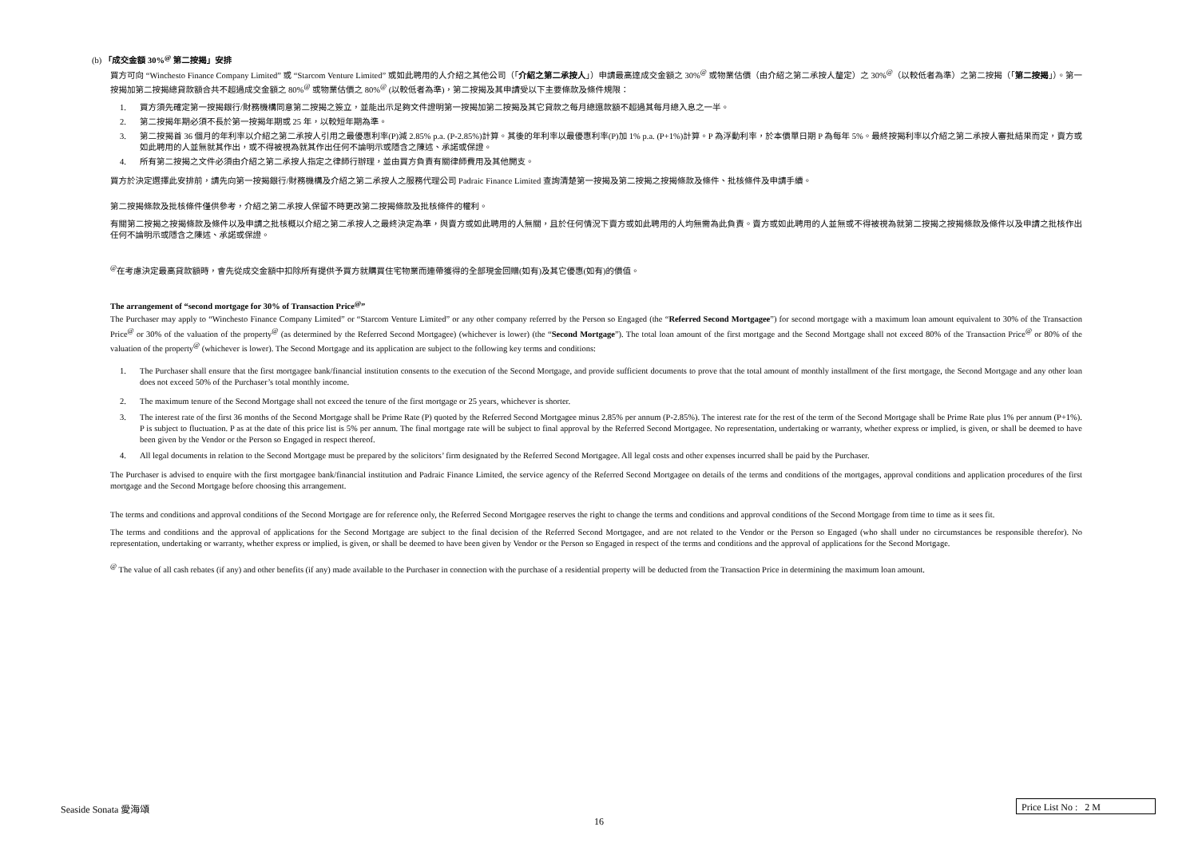(b) 「成交金額 30%<sup>@</sup> 第二按揭」安排
買方可向 “Winchesto Finance Company Limited” 或 “Starcom Venture Limited” 或如此聘用的人介紹之其他公司（「介紹之第二承按人」）申請最高達成交金額之 30%<sup>@</sup> 或物業估價（由介紹之第二承按人釐定）之 30%<sup>@</sup>（以較低者為準）之第二按揭（「第二按揭」）。第一按揭加第二按揭總貸款額合共不超過成交金額之 80%<sup>@</sup> 或物業估價之 80%<sup>@</sup> (以較低者為準)，第二按揭及其申請受以下主要條款及條件規限：
1. 買方須先確定第一按揭銀行/財務機構同意第二按揭之簽立，並能出示足夠文件證明第一按揭加第二按揭及其它貸款之每月總還款額不超過其每月總入息之一半。
2. 第二按揭年期必須不長於第一按揭年期或 25 年，以較短年期為準。
3. 第二按揭首 36 個月的年利率以介紹之第二承按人引用之最優惠利率(P)減 2.85% p.a. (P-2.85%)計算。其後的年利率以最優惠利率(P)加 1% p.a. (P+1%)計算。P 為浮動利率，於本價單日期 P 為每年 5%。最終按揭利率以介紹之第二承按人審批結果而定，賣方或如此聘用的人並無就其作出，或不得被視為就其作出任何不論明示或隱含之陳述、承諾或保證。
4. 所有第二按揭之文件必須由介紹之第二承按人指定之律師行辦理，並由買方負責有關律師費用及其他開支。
買方於決定選擇此安排前，請先向第一按揭銀行/財務機構及介紹之第二承按人之服務代理公司 Padraic Finance Limited 查詢清楚第一按揭及第二按揭之按揭條款及條件、批核條件及申請手續。
第二按揭條款及批核條件僅供參考，介紹之第二承按人保留不時更改第二按揭條款及批核條件的權利。
有關第二按揭之按揭條款及條件以及申請之批核概以介紹之第二承按人之最終決定為準，與賣方或如此聘用的人無關，且於任何情況下賣方或如此聘用的人均無需為此負責。賣方或如此聘用的人並無或不得被視為就第二按揭之按揭條款及條件以及申請之批核作出任何不論明示或隱含之陳述、承諾或保證。
<sup>@</sup>在考慮決定最高貸款額時，會先從成交金額中扣除所有提供予買方就購買住宅物業而連帶獲得的全部現金回贈(如有)及其它優惠(如有)的價值。
The arrangement of “second mortgage for 30% of Transaction Price<sup>@</sup>”
The Purchaser may apply to “Winchesto Finance Company Limited” or “Starcom Venture Limited” or any other company referred by the Person so Engaged (the “Referred Second Mortgagee”) for second mortgage with a maximum loan amount equivalent to 30% of the Transaction Price<sup>@</sup> or 30% of the valuation of the property<sup>@</sup> (as determined by the Referred Second Mortgagee) (whichever is lower) (the “Second Mortgage”). The total loan amount of the first mortgage and the Second Mortgage shall not exceed 80% of the Transaction Price<sup>@</sup> or 80% of the valuation of the property<sup>@</sup> (whichever is lower). The Second Mortgage and its application are subject to the following key terms and conditions:
1. The Purchaser shall ensure that the first mortgagee bank/financial institution consents to the execution of the Second Mortgage, and provide sufficient documents to prove that the total amount of monthly installment of the first mortgage, the Second Mortgage and any other loan does not exceed 50% of the Purchaser’s total monthly income.
2. The maximum tenure of the Second Mortgage shall not exceed the tenure of the first mortgage or 25 years, whichever is shorter.
3. The interest rate of the first 36 months of the Second Mortgage shall be Prime Rate (P) quoted by the Referred Second Mortgagee minus 2.85% per annum (P-2.85%). The interest rate for the rest of the term of the Second Mortgage shall be Prime Rate plus 1% per annum (P+1%). P is subject to fluctuation. P as at the date of this price list is 5% per annum. The final mortgage rate will be subject to final approval by the Referred Second Mortgagee. No representation, undertaking or warranty, whether express or implied, is given, or shall be deemed to have been given by the Vendor or the Person so Engaged in respect thereof.
4. All legal documents in relation to the Second Mortgage must be prepared by the solicitors’ firm designated by the Referred Second Mortgagee. All legal costs and other expenses incurred shall be paid by the Purchaser.
The Purchaser is advised to enquire with the first mortgagee bank/financial institution and Padraic Finance Limited, the service agency of the Referred Second Mortgagee on details of the terms and conditions of the mortgages, approval conditions and application procedures of the first mortgage and the Second Mortgage before choosing this arrangement.
The terms and conditions and approval conditions of the Second Mortgage are for reference only, the Referred Second Mortgagee reserves the right to change the terms and conditions and approval conditions of the Second Mortgage from time to time as it sees fit.
The terms and conditions and the approval of applications for the Second Mortgage are subject to the final decision of the Referred Second Mortgagee, and are not related to the Vendor or the Person so Engaged (who shall under no circumstances be responsible therefor). No representation, undertaking or warranty, whether express or implied, is given, or shall be deemed to have been given by Vendor or the Person so Engaged in respect of the terms and conditions and the approval of applications for the Second Mortgage.
<sup>@</sup> The value of all cash rebates (if any) and other benefits (if any) made available to the Purchaser in connection with the purchase of a residential property will be deducted from the Transaction Price in determining the maximum loan amount.
Seaside Sonata 愛海頌 Price List No : 2 M
16